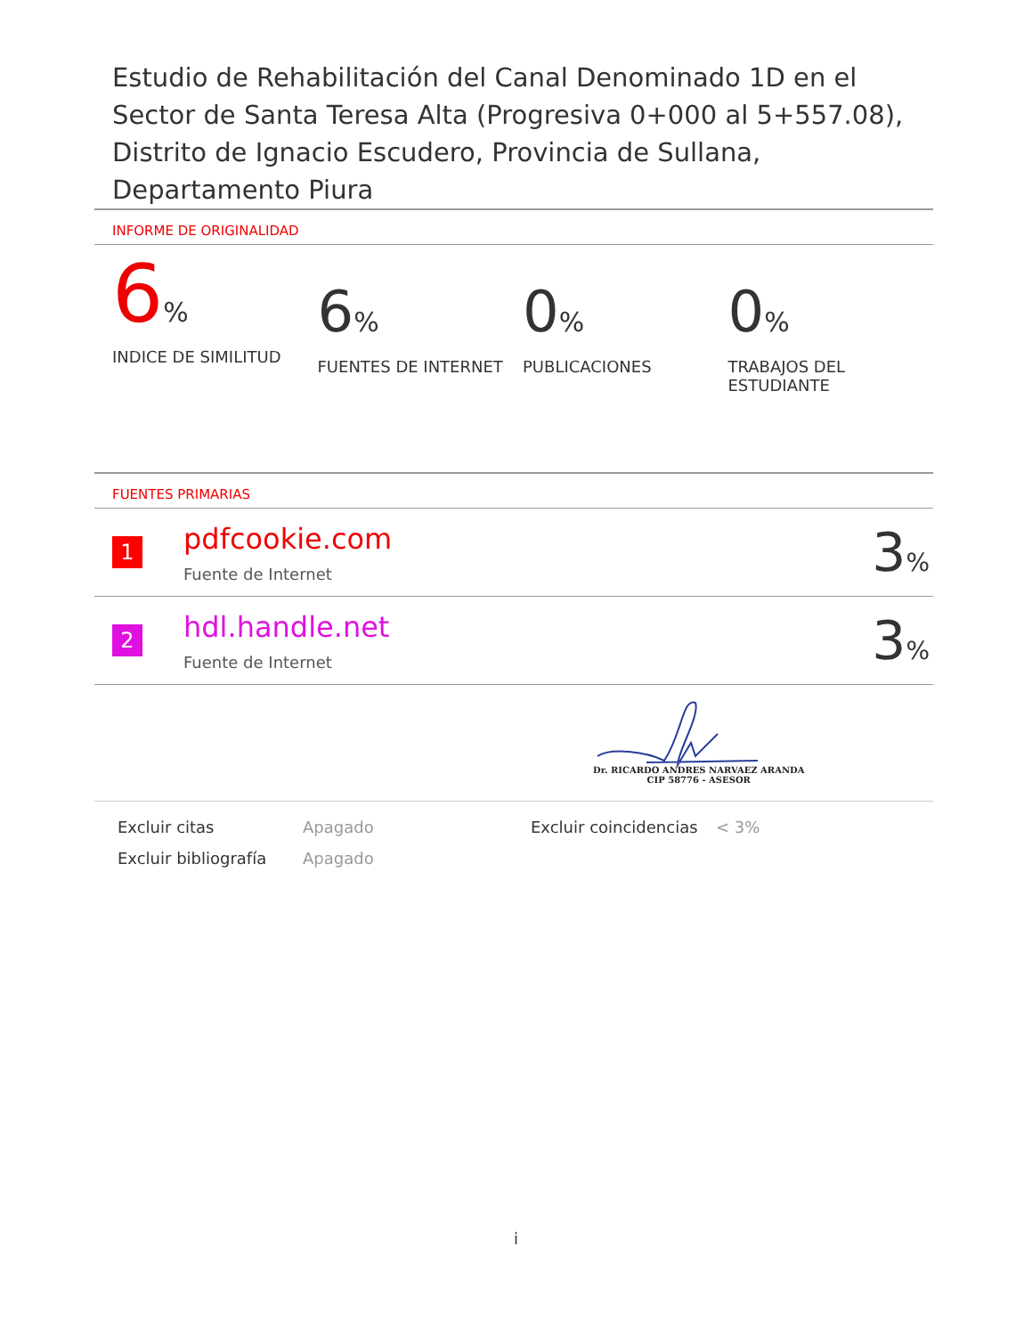Estudio de Rehabilitación del Canal Denominado 1D en el Sector de Santa Teresa Alta (Progresiva 0+000 al 5+557.08), Distrito de Ignacio Escudero, Provincia de Sullana, Departamento Piura
INFORME DE ORIGINALIDAD
6%
INDICE DE SIMILITUD
6%
FUENTES DE INTERNET
0%
PUBLICACIONES
0%
TRABAJOS DEL ESTUDIANTE
FUENTES PRIMARIAS
| 1 | pdfcookie.com Fuente de Internet | 3 % |
| 2 | hdl.handle.net Fuente de Internet | 3 % |
Dr. RICARDO ANDRES NARVAEZ ARANDA
CIP 58776 - ASESOR
Excluir citas
Apagado
Excluir coincidencias
< 3%
Excluir bibliografía
Apagado
i